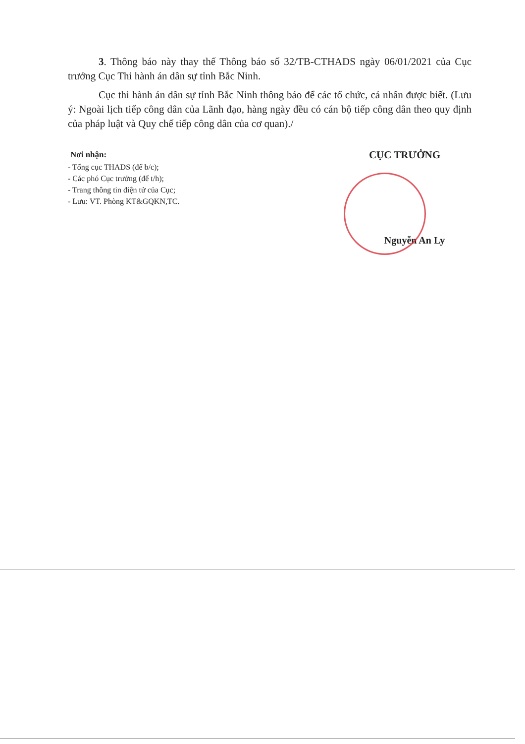3. Thông báo này thay thế Thông báo số 32/TB-CTHADS ngày 06/01/2021 của Cục trưởng Cục Thi hành án dân sự tỉnh Bắc Ninh.
Cục thi hành án dân sự tỉnh Bắc Ninh thông báo để các tổ chức, cá nhân được biết. (Lưu ý: Ngoài lịch tiếp công dân của Lãnh đạo, hàng ngày đều có cán bộ tiếp công dân theo quy định của pháp luật và Quy chế tiếp công dân của cơ quan)./
Nơi nhận:
- Tổng cục THADS (để b/c);
- Các phó Cục trưởng (để t/h);
- Trang thông tin điện tử của Cục;
- Lưu: VT. Phòng KT&GQKN,TC.
CỤC TRƯỞNG
Nguyễn An Ly